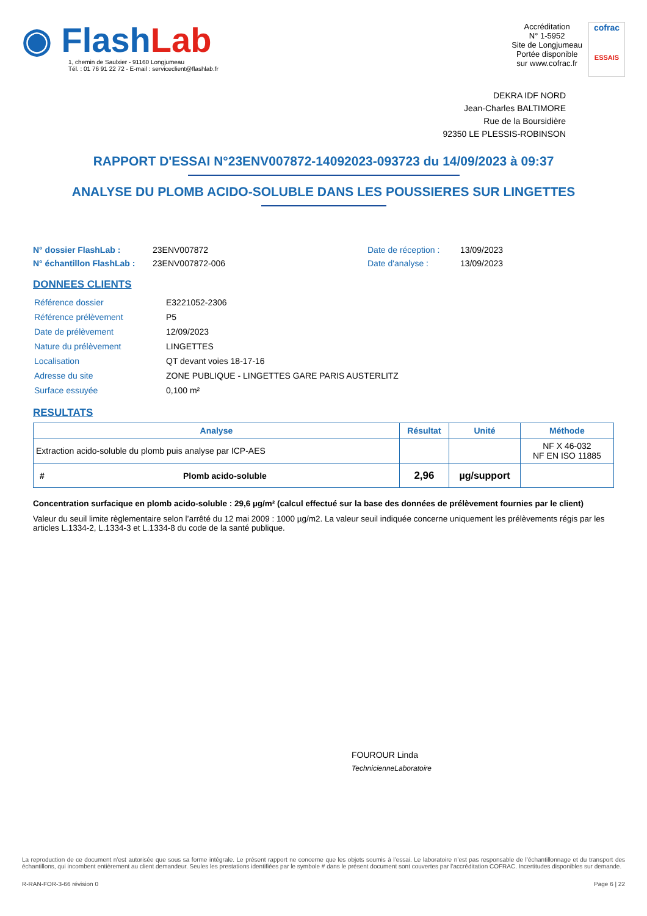◉ Flash Lab
1, chemin de Saulxier - 91160 Longjumeau
Tél. : 01 76 91 22 72 - E-mail : serviceclient@flashlab.fr
Accréditation
N° 1-5952
Site de Longjumeau
Portée disponible
sur www.cofrac.fr
cofrac
ESSAIS
DEKRA IDF NORD
Jean-Charles BALTIMORE
Rue de la Boursidière
92350 LE PLESSIS-ROBINSON
RAPPORT D'ESSAI N°23ENV007872-14092023-093723 du 14/09/2023 à 09:37
ANALYSE DU PLOMB ACIDO-SOLUBLE DANS LES POUSSIERES SUR LINGETTES
N° dossier FlashLab : 23ENV007872 Date de réception : 13/09/2023
N° échantillon FlashLab : 23ENV007872-006 Date d'analyse : 13/09/2023
DONNEES CLIENTS
| Référence dossier | E3221052-2306 |
| Référence prélèvement | P5 |
| Date de prélèvement | 12/09/2023 |
| Nature du prélèvement | LINGETTES |
| Localisation | QT devant voies 18-17-16 |
| Adresse du site | ZONE PUBLIQUE - LINGETTES GARE PARIS AUSTERLITZ |
| Surface essuyée | 0,100 m² |
RESULTATS
| Analyse | | Résultat | Unité | Méthode |
| --- | --- | --- | --- | --- |
| Extraction acido-soluble du plomb puis analyse par ICP-AES | | | | NF X 46-032 NF EN ISO 11885 |
| # | Plomb acido-soluble | 2,96 | µg/support | |
Concentration surfacique en plomb acido-soluble : 29,6 µg/m² (calcul effectué sur la base des données de prélèvement fournies par le client)
Valeur du seuil limite règlementaire selon l’arrêté du 12 mai 2009 : 1000 µg/m2. La valeur seuil indiquée concerne uniquement les prélèvements régis par les articles L.1334-2, L.1334-3 et L.1334-8 du code de la santé publique.
FOUROUR Linda
TechnicienneLaboratoire
La reproduction de ce document n’est autorisée que sous sa forme intégrale. Le présent rapport ne concerne que les objets soumis à l’essai. Le laboratoire n’est pas responsable de l’échantillonnage et du transport des échantillons, qui incombent entièrement au client demandeur. Seules les prestations identifiées par le symbole # dans le présent document sont couvertes par l’accréditation COFRAC. Incertitudes disponibles sur demande.
R-RAN-FOR-3-66 révision 0 Page 6 | 22